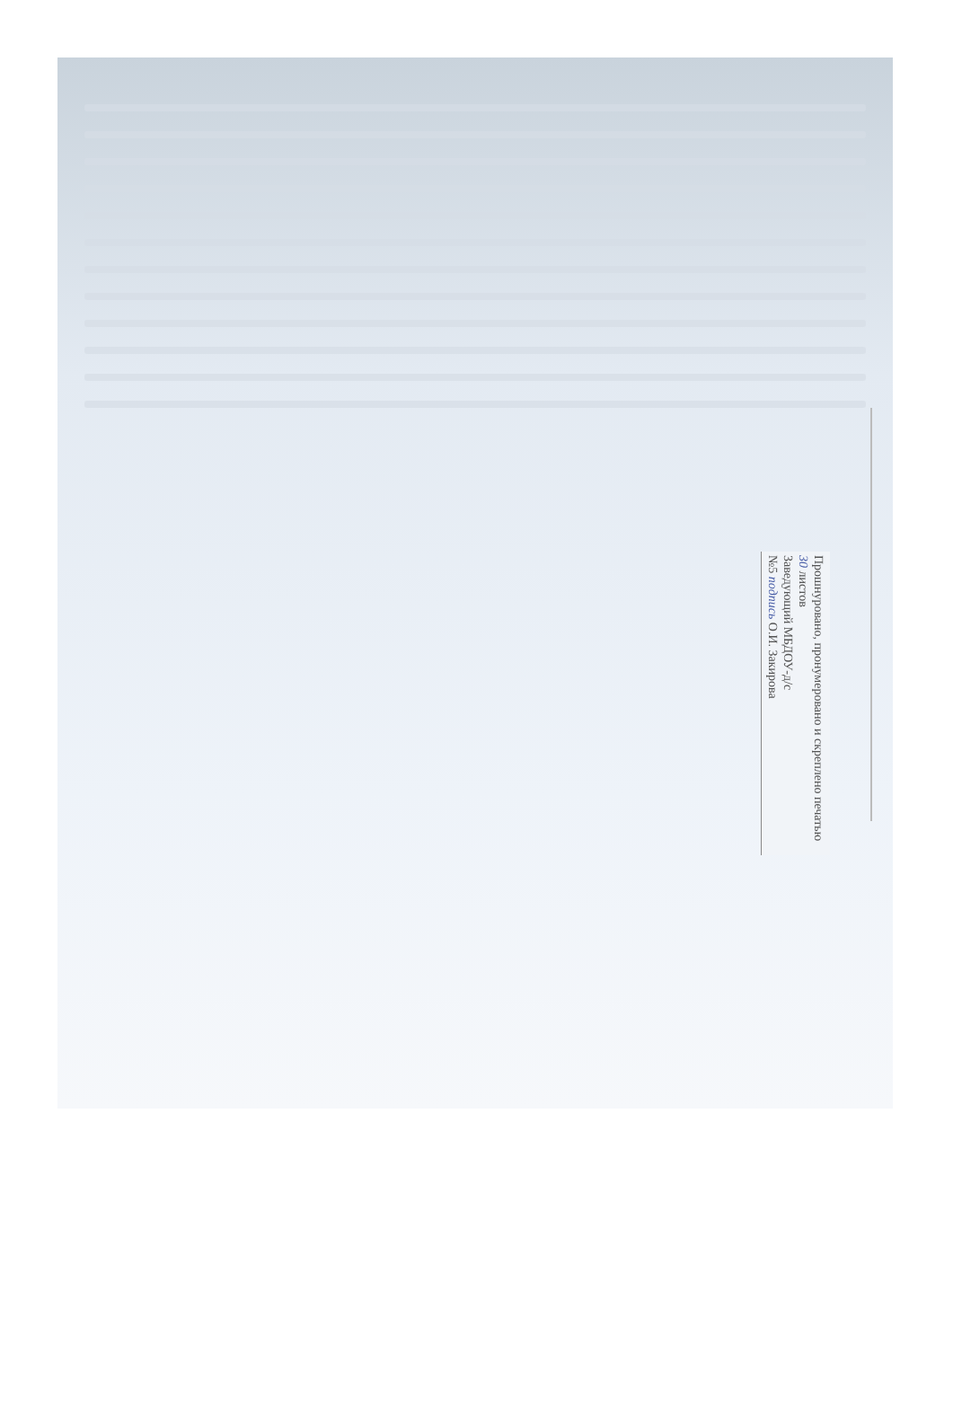Прошнуровано, пронумеровано и скреплено печатью 30 листов
Заведующий МБДОУ-д/с
№5 подпись О.И. Закирова